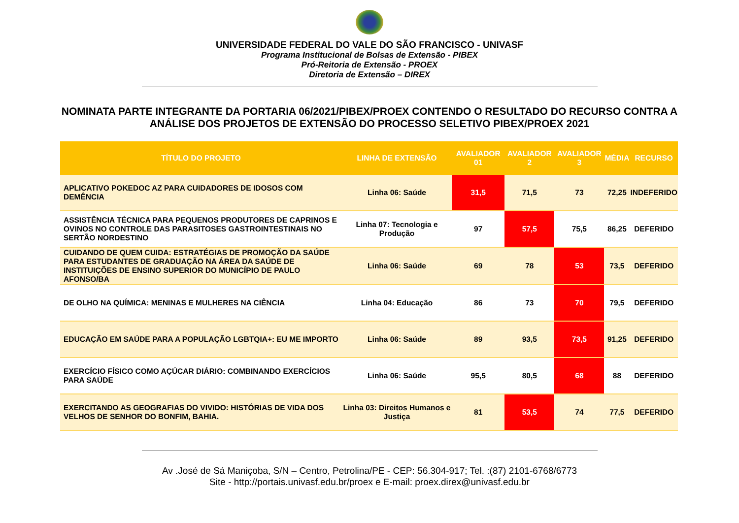UNIVERSIDADE FEDERAL DO VALE DO SÃO FRANCISCO - UNIVASF
Programa Institucional de Bolsas de Extensão - PIBEX
Pró-Reitoria de Extensão - PROEX
Diretoria de Extensão – DIREX
NOMINATA PARTE INTEGRANTE DA PORTARIA 06/2021/PIBEX/PROEX CONTENDO O RESULTADO DO RECURSO CONTRA A ANÁLISE DOS PROJETOS DE EXTENSÃO DO PROCESSO SELETIVO PIBEX/PROEX 2021
| TÍTULO DO PROJETO | LINHA DE EXTENSÃO | AVALIADOR 01 | AVALIADOR 2 | AVALIADOR 3 | MÉDIA | RECURSO |
| --- | --- | --- | --- | --- | --- | --- |
| APLICATIVO POKEDOC AZ PARA CUIDADORES DE IDOSOS COM DEMÊNCIA | Linha 06: Saúde | 31,5 | 71,5 | 73 | 72,25 | INDEFERIDO |
| ASSISTÊNCIA TÉCNICA PARA PEQUENOS PRODUTORES DE CAPRINOS E OVINOS NO CONTROLE DAS PARASITOSES GASTROINTESTINAIS NO SERTÃO NORDESTINO | Linha 07: Tecnologia e Produção | 97 | 57,5 | 75,5 | 86,25 | DEFERIDO |
| CUIDANDO DE QUEM CUIDA: ESTRATÉGIAS DE PROMOÇÃO DA SAÚDE PARA ESTUDANTES DE GRADUAÇÃO NA ÁREA DA SAÚDE DE INSTITUIÇÕES DE ENSINO SUPERIOR DO MUNICÍPIO DE PAULO AFONSO/BA | Linha 06: Saúde | 69 | 78 | 53 | 73,5 | DEFERIDO |
| DE OLHO NA QUÍMICA: MENINAS E MULHERES NA CIÊNCIA | Linha 04: Educação | 86 | 73 | 70 | 79,5 | DEFERIDO |
| EDUCAÇÃO EM SAÚDE PARA A POPULAÇÃO LGBTQIA+: EU ME IMPORTO | Linha 06: Saúde | 89 | 93,5 | 73,5 | 91,25 | DEFERIDO |
| EXERCÍCIO FÍSICO COMO AÇÚCAR DIÁRIO: COMBINANDO EXERCÍCIOS PARA SAÚDE | Linha 06: Saúde | 95,5 | 80,5 | 68 | 88 | DEFERIDO |
| EXERCITANDO AS GEOGRAFIAS DO VIVIDO: HISTÓRIAS DE VIDA DOS VELHOS DE SENHOR DO BONFIM, BAHIA. | Linha 03: Direitos Humanos e Justiça | 81 | 53,5 | 74 | 77,5 | DEFERIDO |
Av .José de Sá Maniçoba, S/N – Centro, Petrolina/PE - CEP: 56.304-917; Tel. :(87) 2101-6768/6773
Site - http://portais.univasf.edu.br/proex e E-mail: proex.direx@univasf.edu.br